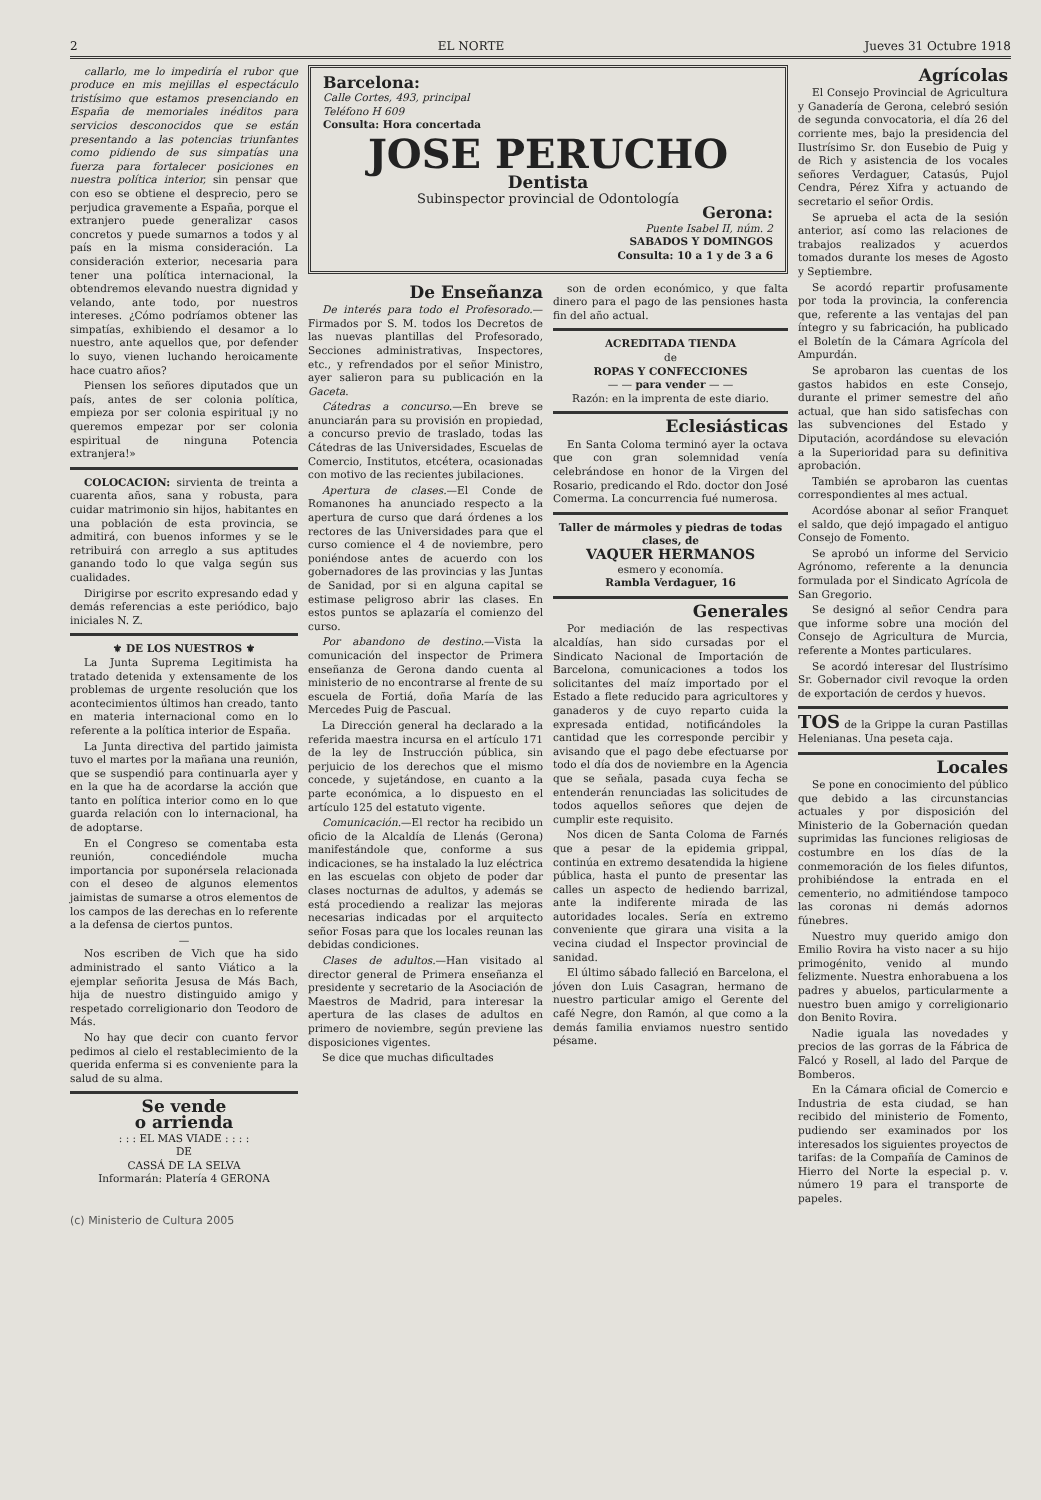2 EL NORTE Jueves 31 Octubre 1918
callarlo, me lo impediría el rubor que produce en mis mejillas el espectáculo tristísimo que estamos presenciando en España de memoriales inéditos para servicios desconocidos que se están presentando a las potencias triunfantes como pidiendo de sus simpatías una fuerza para fortalecer posiciones en nuestra política interior, sin pensar que con eso se obtiene el desprecio, pero se perjudica gravemente a España, porque el extranjero puede generalizar casos concretos y puede sumarnos a todos y al país en la misma consideración. La consideración exterior, necesaria para tener una política internacional, la obtendremos elevando nuestra dignidad y velando, ante todo, por nuestros intereses. ¿Cómo podríamos obtener las simpatías, exhibiendo el desamor a lo nuestro, ante aquellos que, por defender lo suyo, vienen luchando heroicamente hace cuatro años?
Piensen los señores diputados que un país, antes de ser colonia política, empieza por ser colonia espiritual ¡y no queremos empezar por ser colonia espiritual de ninguna Potencia extranjera!»
COLOCACION: sirvienta de treinta a cuarenta años, sana y robusta, para cuidar matrimonio sin hijos, habitantes en una población de esta provincia, se admitirá, con buenos informes y se le retribuirá con arreglo a sus aptitudes ganando todo lo que valga según sus cualidades.
Dirigirse por escrito expresando edad y demás referencias a este periódico, bajo iniciales N. Z.
⚜ DE LOS NUESTROS ⚜
La Junta Suprema Legitimista ha tratado detenida y extensamente de los problemas de urgente resolución que los acontecimientos últimos han creado, tanto en materia internacional como en lo referente a la política interior de España.
La Junta directiva del partido jaimista tuvo el martes por la mañana una reunión, que se suspendió para continuarla ayer y en la que ha de acordarse la acción que tanto en política interior como en lo que guarda relación con lo internacional, ha de adoptarse.
En el Congreso se comentaba esta reunión, concediéndole mucha importancia por suponérsela relacionada con el deseo de algunos elementos jaimistas de sumarse a otros elementos de los campos de las derechas en lo referente a la defensa de ciertos puntos.
—
Nos escriben de Vich que ha sido administrado el santo Viático a la ejemplar señorita Jesusa de Más Bach, hija de nuestro distinguido amigo y respetado correligionario don Teodoro de Más.
No hay que decir con cuanto fervor pedimos al cielo el restablecimiento de la querida enferma si es conveniente para la salud de su alma.
Se vende
o arrienda
: : : EL MAS VIADE : : : :
DE
CASSÁ DE LA SELVA
Informarán: Platería 4 GERONA
Barcelona:
Calle Cortes, 493, principal
Teléfono H 609
Consulta: Hora concertada
JOSE PERUCHO
Dentista
Subinspector provincial de Odontología
Gerona:
Puente Isabel II, núm. 2
SABADOS Y DOMINGOS
Consulta: 10 a 1 y de 3 a 6
De Enseñanza
De interés para todo el Profesorado.—Firmados por S. M. todos los Decretos de las nuevas plantillas del Profesorado, Secciones administrativas, Inspectores, etc., y refrendados por el señor Ministro, ayer salieron para su publicación en la Gaceta.
Cátedras a concurso.—En breve se anunciarán para su provisión en propiedad, a concurso previo de traslado, todas las Cátedras de las Universidades, Escuelas de Comercio, Institutos, etcétera, ocasionadas con motivo de las recientes jubilaciones.
Apertura de clases.—El Conde de Romanones ha anunciado respecto a la apertura de curso que dará órdenes a los rectores de las Universidades para que el curso comience el 4 de noviembre, pero poniéndose antes de acuerdo con los gobernadores de las provincias y las Juntas de Sanidad, por si en alguna capital se estimase peligroso abrir las clases. En estos puntos se aplazaría el comienzo del curso.
Por abandono de destino.—Vista la comunicación del inspector de Primera enseñanza de Gerona dando cuenta al ministerio de no encontrarse al frente de su escuela de Fortiá, doña María de las Mercedes Puig de Pascual.
La Dirección general ha declarado a la referida maestra incursa en el artículo 171 de la ley de Instrucción pública, sin perjuicio de los derechos que el mismo concede, y sujetándose, en cuanto a la parte económica, a lo dispuesto en el artículo 125 del estatuto vigente.
Comunicación.—El rector ha recibido un oficio de la Alcaldía de Llenás (Gerona) manifestándole que, conforme a sus indicaciones, se ha instalado la luz eléctrica en las escuelas con objeto de poder dar clases nocturnas de adultos, y además se está procediendo a realizar las mejoras necesarias indicadas por el arquitecto señor Fosas para que los locales reunan las debidas condiciones.
Clases de adultos.—Han visitado al director general de Primera enseñanza el presidente y secretario de la Asociación de Maestros de Madrid, para interesar la apertura de las clases de adultos en primero de noviembre, según previene las disposiciones vigentes.
Se dice que muchas dificultades
son de orden económico, y que falta dinero para el pago de las pensiones hasta fin del año actual.
ACREDITADA TIENDA
de
ROPAS Y CONFECCIONES
— — para vender — —
Razón: en la imprenta de este diario.
Eclesiásticas
En Santa Coloma terminó ayer la octava que con gran solemnidad venía celebrándose en honor de la Virgen del Rosario, predicando el Rdo. doctor don José Comerma. La concurrencia fué numerosa.
Taller de mármoles y piedras de todas clases, de
VAQUER HERMANOS
esmero y economía.
Rambla Verdaguer, 16
Generales
Por mediación de las respectivas alcaldías, han sido cursadas por el Sindicato Nacional de Importación de Barcelona, comunicaciones a todos los solicitantes del maíz importado por el Estado a flete reducido para agricultores y ganaderos y de cuyo reparto cuida la expresada entidad, notificándoles la cantidad que les corresponde percibir y avisando que el pago debe efectuarse por todo el día dos de noviembre en la Agencia que se señala, pasada cuya fecha se entenderán renunciadas las solicitudes de todos aquellos señores que dejen de cumplir este requisito.
Nos dicen de Santa Coloma de Farnés que a pesar de la epidemia grippal, continúa en extremo desatendida la higiene pública, hasta el punto de presentar las calles un aspecto de hediendo barrizal, ante la indiferente mirada de las autoridades locales. Sería en extremo conveniente que girara una visita a la vecina ciudad el Inspector provincial de sanidad.
El último sábado falleció en Barcelona, el jóven don Luis Casagran, hermano de nuestro particular amigo el Gerente del café Negre, don Ramón, al que como a la demás familia enviamos nuestro sentido pésame.
Agrícolas
El Consejo Provincial de Agricultura y Ganadería de Gerona, celebró sesión de segunda convocatoria, el día 26 del corriente mes, bajo la presidencia del Ilustrísimo Sr. don Eusebio de Puig y de Rich y asistencia de los vocales señores Verdaguer, Catasús, Pujol Cendra, Pérez Xifra y actuando de secretario el señor Ordis.
Se aprueba el acta de la sesión anterior, así como las relaciones de trabajos realizados y acuerdos tomados durante los meses de Agosto y Septiembre.
Se acordó repartir profusamente por toda la provincia, la conferencia que, referente a las ventajas del pan íntegro y su fabricación, ha publicado el Boletín de la Cámara Agrícola del Ampurdán.
Se aprobaron las cuentas de los gastos habidos en este Consejo, durante el primer semestre del año actual, que han sido satisfechas con las subvenciones del Estado y Diputación, acordándose su elevación a la Superioridad para su definitiva aprobación.
También se aprobaron las cuentas correspondientes al mes actual.
Acordóse abonar al señor Franquet el saldo, que dejó impagado el antiguo Consejo de Fomento.
Se aprobó un informe del Servicio Agrónomo, referente a la denuncia formulada por el Sindicato Agrícola de San Gregorio.
Se designó al señor Cendra para que informe sobre una moción del Consejo de Agricultura de Murcia, referente a Montes particulares.
Se acordó interesar del Ilustrísimo Sr. Gobernador civil revoque la orden de exportación de cerdos y huevos.
TOS de la Grippe la curan Pastillas Helenianas. Una peseta caja.
Locales
Se pone en conocimiento del público que debido a las circunstancias actuales y por disposición del Ministerio de la Gobernación quedan suprimidas las funciones religiosas de costumbre en los días de la conmemoración de los fieles difuntos, prohibiéndose la entrada en el cementerio, no admitiéndose tampoco las coronas ni demás adornos fúnebres.
Nuestro muy querido amigo don Emilio Rovira ha visto nacer a su hijo primogénito, venido al mundo felizmente. Nuestra enhorabuena a los padres y abuelos, particularmente a nuestro buen amigo y correligionario don Benito Rovira.
Nadie iguala las novedades y precios de las gorras de la Fábrica de Falcó y Rosell, al lado del Parque de Bomberos.
En la Cámara oficial de Comercio e Industria de esta ciudad, se han recibido del ministerio de Fomento, pudiendo ser examinados por los interesados los siguientes proyectos de tarifas: de la Compañía de Caminos de Hierro del Norte la especial p. v. número 19 para el transporte de papeles.
(c) Ministerio de Cultura 2005